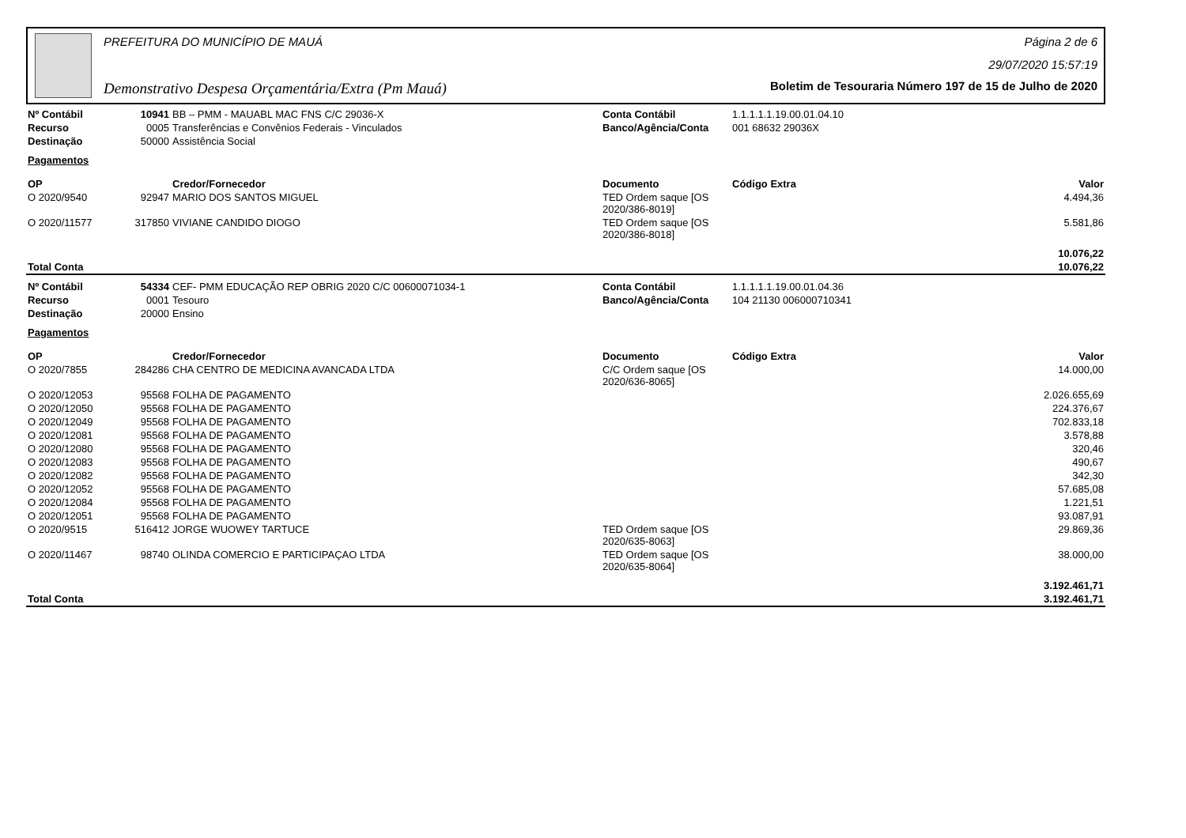PREFEITURA DO MUNICÍPIO DE MAUÁ
Demonstrativo Despesa Orçamentária/Extra (Pm Mauá)
Página 2 de 6
29/07/2020 15:57:19
Boletim de Tesouraria Número 197 de 15 de Julho de 2020
| Nº Contábil | 10941 | BB – PMM - MAUABL MAC FNS C/C 29036-X | Conta Contábil | 1.1.1.1.1.19.00.01.04.10 | |
| Recurso | 0005 | Transferências e Convênios Federais - Vinculados | Banco/Agência/Conta | 001 68632 29036X | |
| Destinação | 50000 | Assistência Social | | | |
| Pagamentos | | | | | |
| OP | | Credor/Fornecedor | Documento | Código Extra | Valor |
| O 2020/9540 | 92947 | MARIO DOS SANTOS MIGUEL | TED Ordem saque [OS 2020/386-8019] | | 4.494,36 |
| O 2020/11577 | 317850 | VIVIANE CANDIDO DIOGO | TED Ordem saque [OS 2020/386-8018] | | 5.581,86 |
| | | | | | 10.076,22 |
| Total Conta | | | | | 10.076,22 |
| Nº Contábil | 54334 | CEF- PMM EDUCAÇÃO REP OBRIG 2020 C/C 00600071034-1 | Conta Contábil | 1.1.1.1.1.19.00.01.04.36 | |
| Recurso | 0001 | Tesouro | Banco/Agência/Conta | 104 21130 006000710341 | |
| Destinação | 20000 | Ensino | | | |
| Pagamentos | | | | | |
| OP | | Credor/Fornecedor | Documento | Código Extra | Valor |
| O 2020/7855 | 284286 | CHA CENTRO DE MEDICINA AVANCADA LTDA | C/C Ordem saque [OS 2020/636-8065] | | 14.000,00 |
| O 2020/12053 | 95568 | FOLHA DE PAGAMENTO | | | 2.026.655,69 |
| O 2020/12050 | 95568 | FOLHA DE PAGAMENTO | | | 224.376,67 |
| O 2020/12049 | 95568 | FOLHA DE PAGAMENTO | | | 702.833,18 |
| O 2020/12081 | 95568 | FOLHA DE PAGAMENTO | | | 3.578,88 |
| O 2020/12080 | 95568 | FOLHA DE PAGAMENTO | | | 320,46 |
| O 2020/12083 | 95568 | FOLHA DE PAGAMENTO | | | 490,67 |
| O 2020/12082 | 95568 | FOLHA DE PAGAMENTO | | | 342,30 |
| O 2020/12052 | 95568 | FOLHA DE PAGAMENTO | | | 57.685,08 |
| O 2020/12084 | 95568 | FOLHA DE PAGAMENTO | | | 1.221,51 |
| O 2020/12051 | 95568 | FOLHA DE PAGAMENTO | | | 93.087,91 |
| O 2020/9515 | 516412 | JORGE WUOWEY TARTUCE | TED Ordem saque [OS 2020/635-8063] | | 29.869,36 |
| O 2020/11467 | 98740 | OLINDA COMERCIO E PARTICIPAÇAO LTDA | TED Ordem saque [OS 2020/635-8064] | | 38.000,00 |
| | | | | | 3.192.461,71 |
| Total Conta | | | | | 3.192.461,71 |